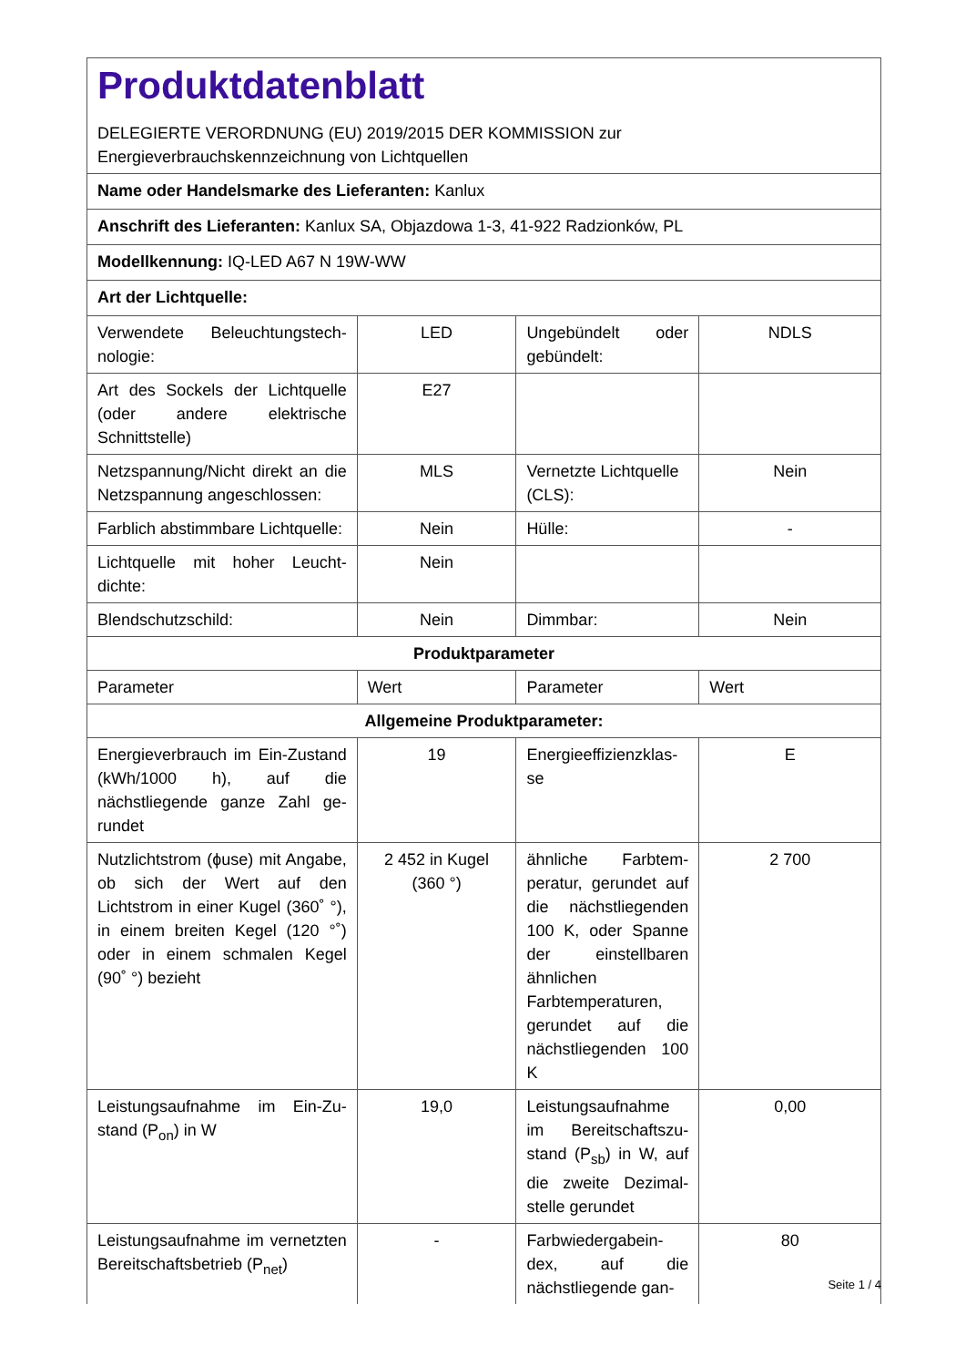| Produktdatenblatt DELEGIERTE VERORDNUNG (EU) 2019/2015 DER KOMMISSION zur Energieverbrauchskennzeichnung von Lichtquellen | | | |
| Name oder Handelsmarke des Lieferanten: Kanlux | | | |
| Anschrift des Lieferanten: Kanlux SA, Objazdowa 1-3, 41-922 Radzionków, PL | | | |
| Modellkennung: IQ-LED A67 N 19W-WW | | | |
| Art der Lichtquelle: | | | |
| Verwendete Beleuchtungstech­nologie: | LED | Ungebündelt oder gebündelt: | NDLS |
| Art des Sockels der Lichtquelle (oder andere elektrische Schnittstelle) | E27 | | |
| Netzspannung/Nicht direkt an die Netzspannung angeschlos­sen: | MLS | Vernetzte Lichtquel­le (CLS): | Nein |
| Farblich abstimmbare Licht­quelle: | Nein | Hülle: | - |
| Lichtquelle mit hoher Leucht­dichte: | Nein | | |
| Blendschutzschild: | Nein | Dimmbar: | Nein |
| Produktparameter | | | |
| Parameter | Wert | Parameter | Wert |
| Allgemeine Produktparameter: | | | |
| Energieverbrauch im Ein-Zu­stand (kWh/1000 h), auf die nächstliegende ganze Zahl ge­rundet | 19 | Energieeffizienzklas­se | E |
| Nutzlichtstrom (ɸuse) mit An­gabe, ob sich der Wert auf den Lichtstrom in einer Kugel (360˚ °), in einem breiten Kegel (120 °˚) oder in einem schmalen Kegel (90˚ °) bezieht | 2 452 in Ku­gel (360 °) | ähnliche Farbtem­peratur, gerundet auf die nächst­liegenden 100 K, oder Spanne der einstellbaren ähnli­chen Farbtempera­turen, gerundet auf die nächstliegenden 100 K | 2 700 |
| Leistungsaufnahme im Ein-Zu­stand (P<sub>on</sub>) in W | 19,0 | Leistungsaufnahme im Bereitschaftszu­stand (P<sub>sb</sub>) in W, auf die zweite Dezimal­stelle gerundet | 0,00 |
| Leistungsaufnahme im vernetz­ten Bereitschaftsbetrieb (P<sub>net</sub>) | - | Farbwiedergabein­dex, auf die nächstliegende gan- | 80 |
Seite 1 / 4